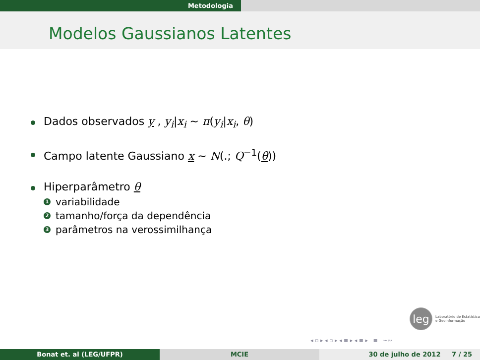Metodologia
Modelos Gaussianos Latentes
Dados observados y , y<sub>i</sub>|x<sub>i</sub> ∼ π(y<sub>i</sub>|x<sub>i</sub>, θ)
Campo latente Gaussiano x ∼ N(.; Q<sup>−1</sup>(θ))
Hiperparâmetro θ
1 variabilidade
2 tamanho/força da dependência
3 parâmetros na verossimilhança
leg
Laboratório de Estatística
e Geoinformação
◂ ▫ ▸ ◂ ▫ ▸ ◂ ≡ ▸ ◂ ≡ ▸ ≡ ∽∾
Bonat et. al (LEG/UFPR) MCIE 30 de julho de 2012 7 / 25